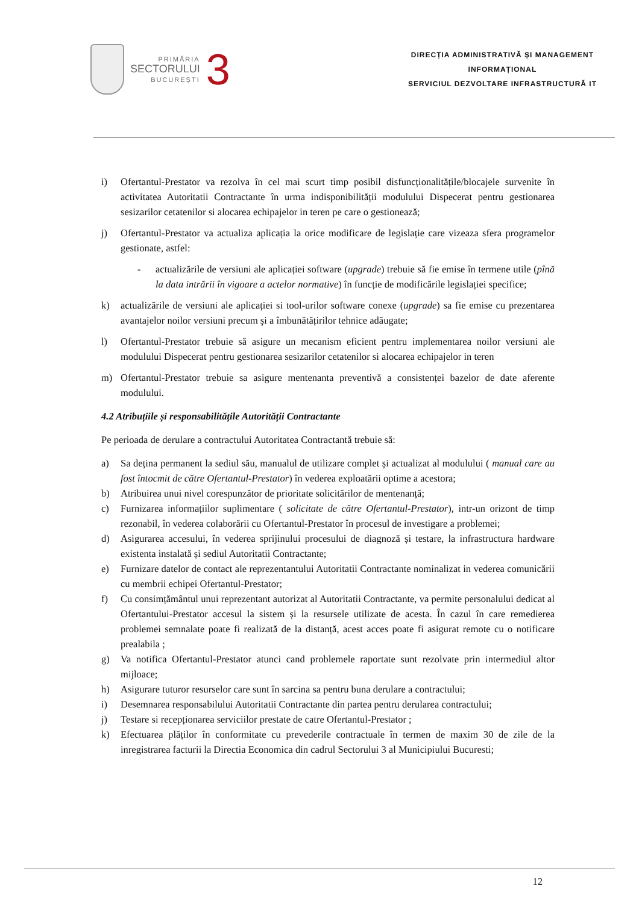PRIMĂRIA
SECTORULUI
BUCUREȘTI
3
DIRECȚIA ADMINISTRATIVĂ ȘI MANAGEMENT
INFORMAȚIONAL
SERVICIUL DEZVOLTARE INFRASTRUCTURĂ IT
i) Ofertantul-Prestator va rezolva în cel mai scurt timp posibil disfuncționalitățile/blocajele survenite în activitatea Autoritatii Contractante în urma indisponibilității modulului Dispecerat pentru gestionarea sesizarilor cetatenilor si alocarea echipajelor in teren pe care o gestionează;
j) Ofertantul-Prestator va actualiza aplicația la orice modificare de legislație care vizeaza sfera programelor gestionate, astfel:
- actualizările de versiuni ale aplicației software (upgrade) trebuie să fie emise în termene utile (pînă la data intrării în vigoare a actelor normative) în funcție de modificările legislației specifice;
k) actualizările de versiuni ale aplicației si tool-urilor software conexe (upgrade) sa fie emise cu prezentarea avantajelor noilor versiuni precum şi a îmbunătățirilor tehnice adăugate;
l) Ofertantul-Prestator trebuie să asigure un mecanism eficient pentru implementarea noilor versiuni ale modulului Dispecerat pentru gestionarea sesizarilor cetatenilor si alocarea echipajelor in teren
m) Ofertantul-Prestator trebuie sa asigure mentenanta preventivă a consistenței bazelor de date aferente modulului.
4.2 Atribuțiile și responsabilitățile Autorității Contractante
Pe perioada de derulare a contractului Autoritatea Contractantă trebuie să:
a) Sa dețina permanent la sediul său, manualul de utilizare complet și actualizat al modulului ( manual care au fost întocmit de către Ofertantul-Prestator) în vederea exploatării optime a acestora;
b) Atribuirea unui nivel corespunzător de prioritate solicitărilor de mentenanță;
c) Furnizarea informațiilor suplimentare ( solicitate de către Ofertantul-Prestator), intr-un orizont de timp rezonabil, în vederea colaborării cu Ofertantul-Prestator în procesul de investigare a problemei;
d) Asigurarea accesului, în vederea sprijinului procesului de diagnoză și testare, la infrastructura hardware existenta instalată și sediul Autoritatii Contractante;
e) Furnizare datelor de contact ale reprezentantului Autoritatii Contractante nominalizat in vederea comunicării cu membrii echipei Ofertantul-Prestator;
f) Cu consimțământul unui reprezentant autorizat al Autoritatii Contractante, va permite personalului dedicat al Ofertantului-Prestator accesul la sistem și la resursele utilizate de acesta. În cazul în care remedierea problemei semnalate poate fi realizată de la distanță, acest acces poate fi asigurat remote cu o notificare prealabila ;
g) Va notifica Ofertantul-Prestator atunci cand problemele raportate sunt rezolvate prin intermediul altor mijloace;
h) Asigurare tuturor resurselor care sunt în sarcina sa pentru buna derulare a contractului;
i) Desemnarea responsabilului Autoritatii Contractante din partea pentru derularea contractului;
j) Testare si recepționarea serviciilor prestate de catre Ofertantul-Prestator ;
k) Efectuarea plăților în conformitate cu prevederile contractuale în termen de maxim 30 de zile de la inregistrarea facturii la Directia Economica din cadrul Sectorului 3 al Municipiului Bucuresti;
12